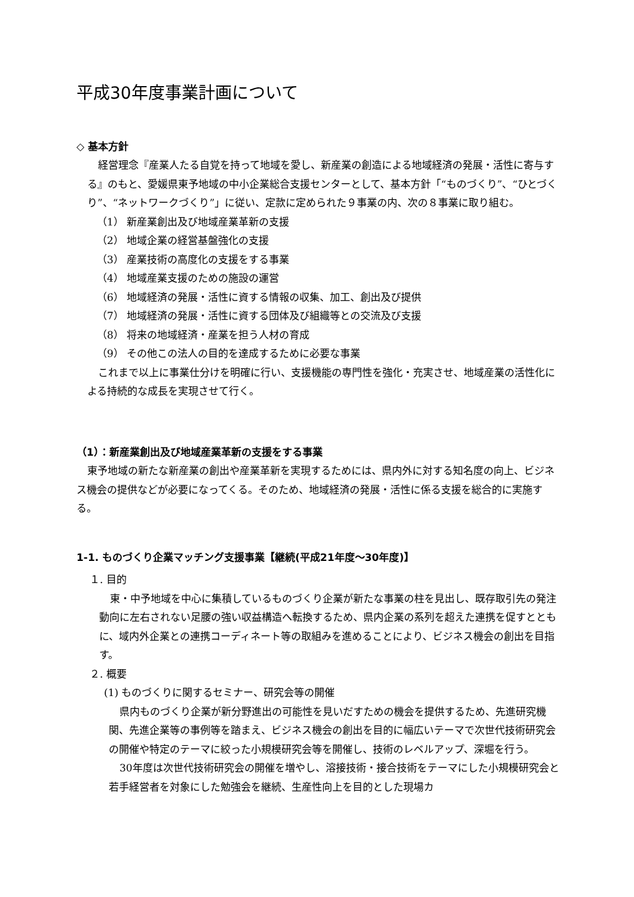平成30年度事業計画について
◇ 基本方針
経営理念『産業人たる自覚を持って地域を愛し、新産業の創造による地域経済の発展・活性に寄与する』のもと、愛媛県東予地域の中小企業総合支援センターとして、基本方針「“ものづくり”、“ひとづくり”、“ネットワークづくり”」に従い、定款に定められた９事業の内、次の８事業に取り組む。
（1） 新産業創出及び地域産業革新の支援
（2） 地域企業の経営基盤強化の支援
（3） 産業技術の高度化の支援をする事業
（4） 地域産業支援のための施設の運営
（6） 地域経済の発展・活性に資する情報の収集、加工、創出及び提供
（7） 地域経済の発展・活性に資する団体及び組織等との交流及び支援
（8） 将来の地域経済・産業を担う人材の育成
（9） その他この法人の目的を達成するために必要な事業
これまで以上に事業仕分けを明確に行い、支援機能の専門性を強化・充実させ、地域産業の活性化による持続的な成長を実現させて行く。
（1）：新産業創出及び地域産業革新の支援をする事業
東予地域の新たな新産業の創出や産業革新を実現するためには、県内外に対する知名度の向上、ビジネス機会の提供などが必要になってくる。そのため、地域経済の発展・活性に係る支援を総合的に実施する。
1-1. ものづくり企業マッチング支援事業【継続(平成21年度～30年度)】
１. 目的
東・中予地域を中心に集積しているものづくり企業が新たな事業の柱を見出し、既存取引先の発注動向に左右されない足腰の強い収益構造へ転換するため、県内企業の系列を超えた連携を促すとともに、域内外企業との連携コーディネート等の取組みを進めることにより、ビジネス機会の創出を目指す。
２. 概要
(1) ものづくりに関するセミナー、研究会等の開催
県内ものづくり企業が新分野進出の可能性を見いだすための機会を提供するため、先進研究機関、先進企業等の事例等を踏まえ、ビジネス機会の創出を目的に幅広いテーマで次世代技術研究会の開催や特定のテーマに絞った小規模研究会等を開催し、技術のレベルアップ、深堀を行う。
30年度は次世代技術研究会の開催を増やし、溶接技術・接合技術をテーマにした小規模研究会と若手経営者を対象にした勉強会を継続、生産性向上を目的とした現場カ